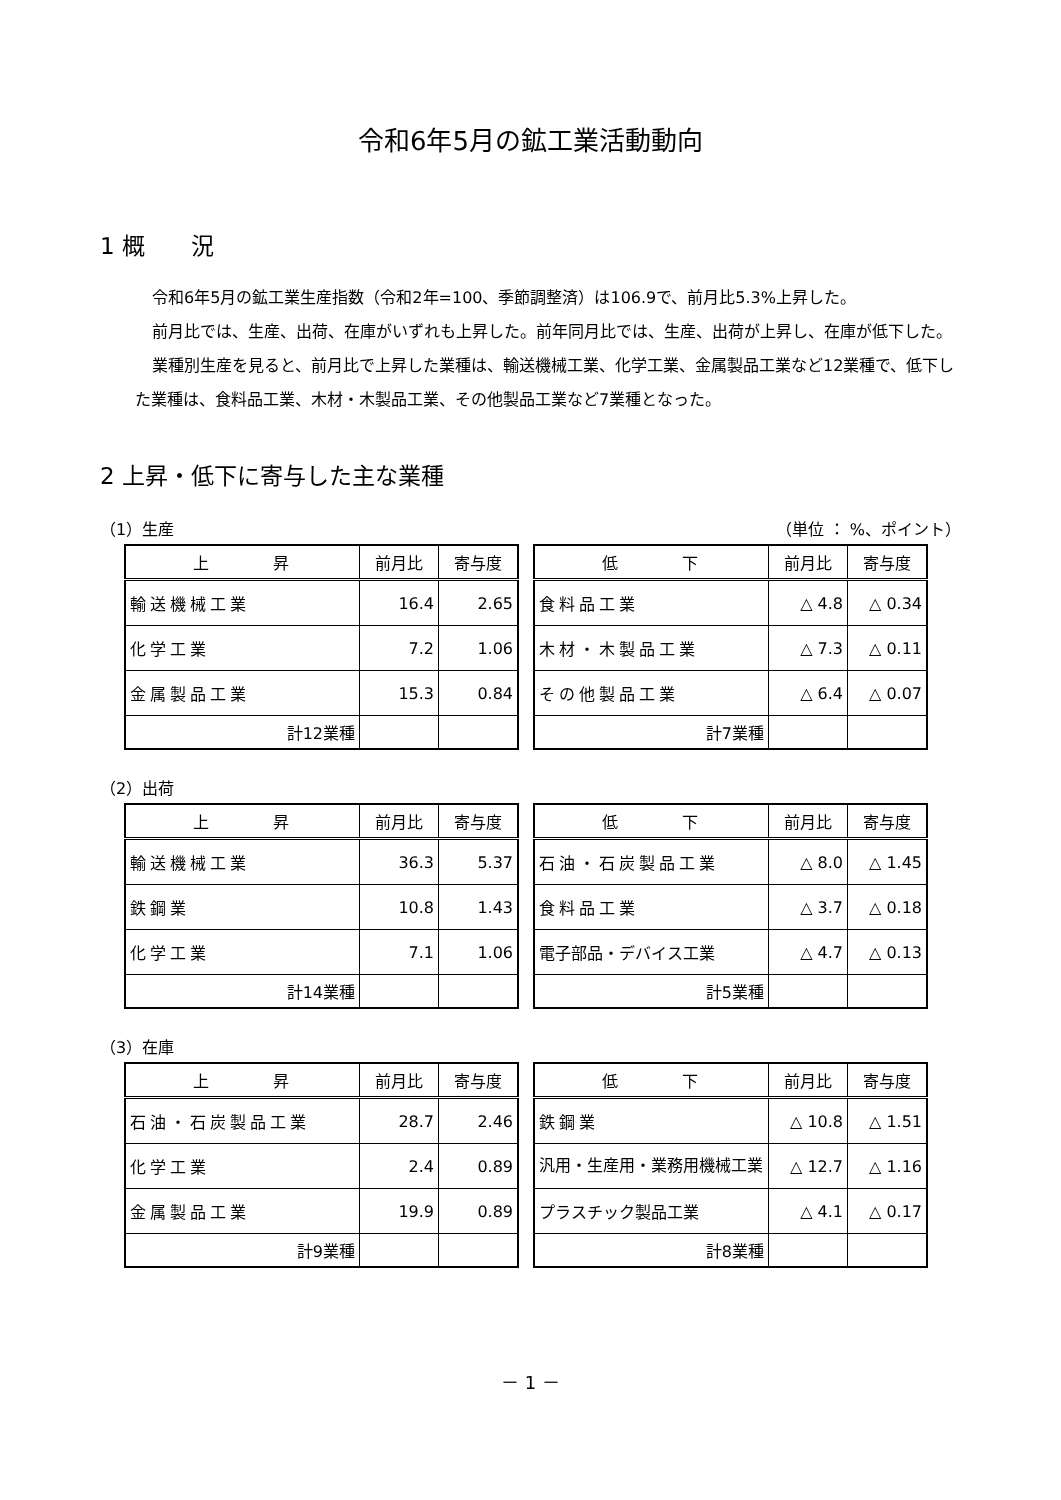令和6年5月の鉱工業活動動向
1 概　　況
令和6年5月の鉱工業生産指数（令和2年=100、季節調整済）は106.9で、前月比5.3%上昇した。
前月比では、生産、出荷、在庫がいずれも上昇した。前年同月比では、生産、出荷が上昇し、在庫が低下した。
業種別生産を見ると、前月比で上昇した業種は、輸送機械工業、化学工業、金属製品工業など12業種で、低下した業種は、食料品工業、木材・木製品工業、その他製品工業など7業種となった。
2 上昇・低下に寄与した主な業種
（1）生産 （単位 ： %、ポイント）
| 上 昇 | 前月比 | 寄与度 |
| --- | --- | --- |
| 輸送機械工業 | 16.4 | 2.65 |
| 化学工業 | 7.2 | 1.06 |
| 金属製品工業 | 15.3 | 0.84 |
| 計12業種 | | |
| 低 下 | 前月比 | 寄与度 |
| --- | --- | --- |
| 食料品工業 | △ 4.8 | △ 0.34 |
| 木材・木製品工業 | △ 7.3 | △ 0.11 |
| その他製品工業 | △ 6.4 | △ 0.07 |
| 計7業種 | | |
（2）出荷
| 上 昇 | 前月比 | 寄与度 |
| --- | --- | --- |
| 輸送機械工業 | 36.3 | 5.37 |
| 鉄鋼業 | 10.8 | 1.43 |
| 化学工業 | 7.1 | 1.06 |
| 計14業種 | | |
| 低 下 | 前月比 | 寄与度 |
| --- | --- | --- |
| 石油・石炭製品工業 | △ 8.0 | △ 1.45 |
| 食料品工業 | △ 3.7 | △ 0.18 |
| 電子部品・デバイス工業 | △ 4.7 | △ 0.13 |
| 計5業種 | | |
（3）在庫
| 上 昇 | 前月比 | 寄与度 |
| --- | --- | --- |
| 石油・石炭製品工業 | 28.7 | 2.46 |
| 化学工業 | 2.4 | 0.89 |
| 金属製品工業 | 19.9 | 0.89 |
| 計9業種 | | |
| 低 下 | 前月比 | 寄与度 |
| --- | --- | --- |
| 鉄鋼業 | △ 10.8 | △ 1.51 |
| 汎用・生産用・業務用機械工業 | △ 12.7 | △ 1.16 |
| プラスチック製品工業 | △ 4.1 | △ 0.17 |
| 計8業種 | | |
－ 1 －